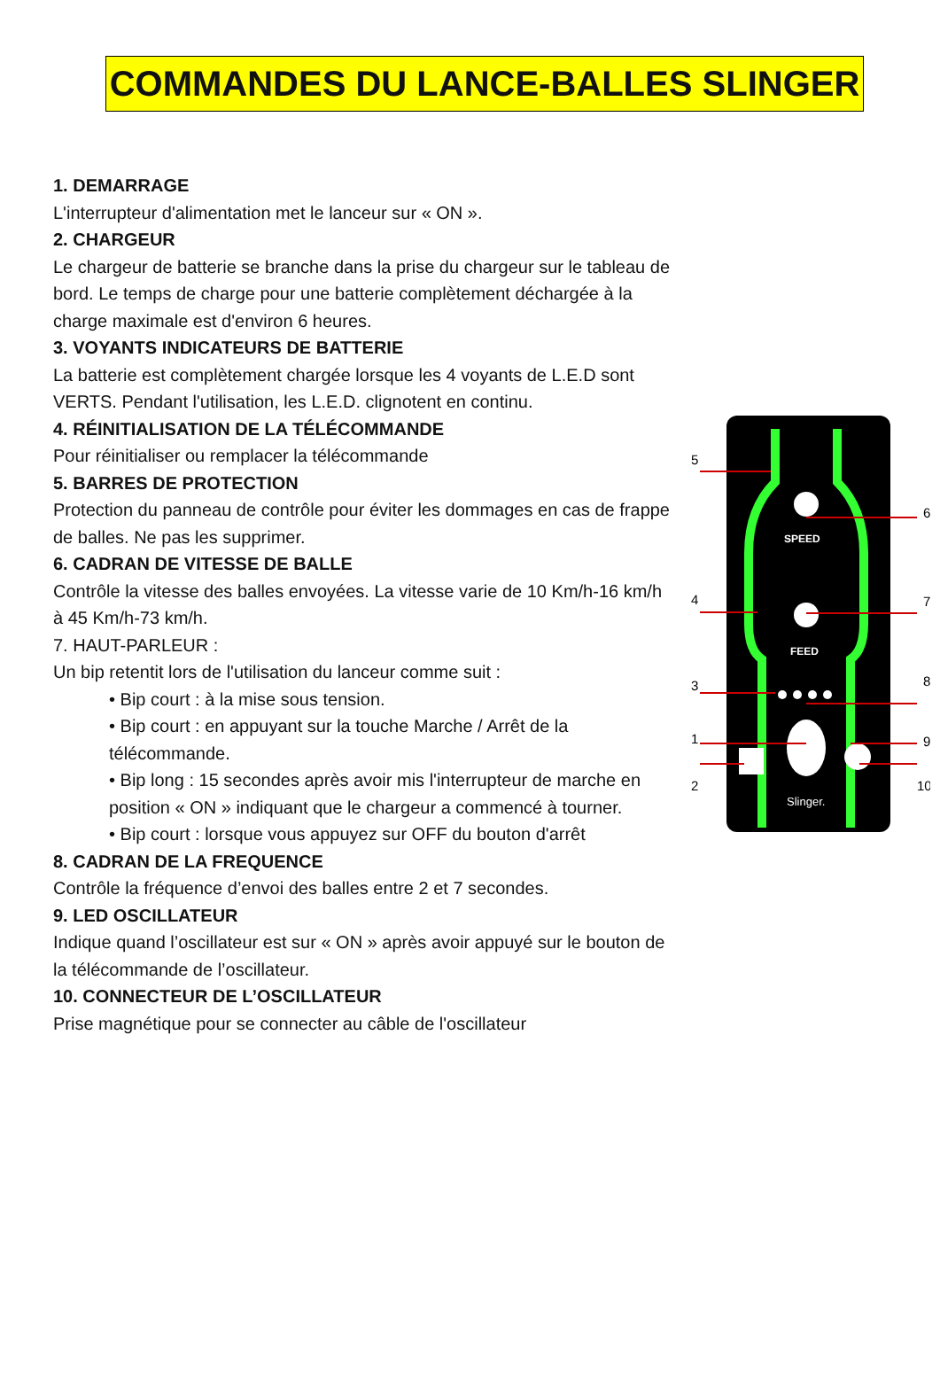COMMANDES DU LANCE-BALLES SLINGER
1. DEMARRAGE
L'interrupteur d'alimentation met le lanceur sur « ON ».
2. CHARGEUR
Le chargeur de batterie se branche dans la prise du chargeur sur le tableau de bord. Le temps de charge pour une batterie complètement déchargée à la charge maximale est d'environ 6 heures.
3. VOYANTS INDICATEURS DE BATTERIE
La batterie est complètement chargée lorsque les 4 voyants de L.E.D sont VERTS. Pendant l'utilisation, les L.E.D. clignotent en continu.
4. RÉINITIALISATION DE LA TÉLÉCOMMANDE
Pour réinitialiser ou remplacer la télécommande
5. BARRES DE PROTECTION
Protection du panneau de contrôle pour éviter les dommages en cas de frappe de balles. Ne pas les supprimer.
6. CADRAN DE VITESSE DE BALLE
Contrôle la vitesse des balles envoyées. La vitesse varie de 10 Km/h-16 km/h à 45 Km/h-73 km/h.
7. HAUT-PARLEUR :
Un bip retentit lors de l'utilisation du lanceur comme suit :
• Bip court : à la mise sous tension.
• Bip court : en appuyant sur la touche Marche / Arrêt de la télécommande.
• Bip long : 15 secondes après avoir mis l'interrupteur de marche en position « ON » indiquant que le chargeur a commencé à tourner.
• Bip court : lorsque vous appuyez sur OFF du bouton d'arrêt
8. CADRAN DE LA FREQUENCE
Contrôle la fréquence d’envoi des balles entre 2 et 7 secondes.
9. LED OSCILLATEUR
Indique quand l’oscillateur est sur « ON » après avoir appuyé sur le bouton de la télécommande de l’oscillateur.
10. CONNECTEUR DE L’OSCILLATEUR
Prise magnétique pour se connecter au câble de l'oscillateur
SPEED
FEED
Slinger.
5
6
4
7
8
3
1
9
2
10